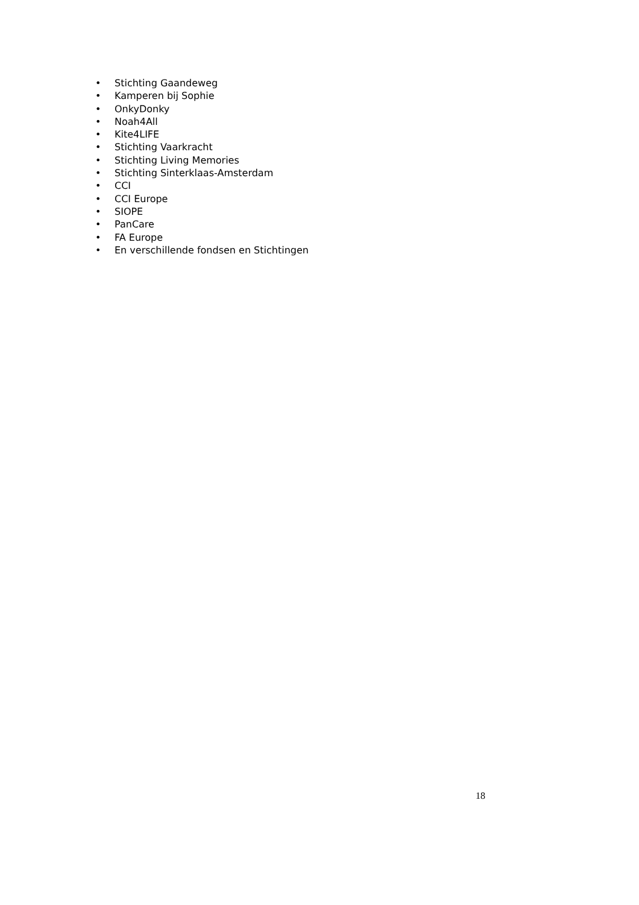• Stichting Gaandeweg
• Kamperen bij Sophie
• OnkyDonky
• Noah4All
• Kite4LIFE
• Stichting Vaarkracht
• Stichting Living Memories
• Stichting Sinterklaas-Amsterdam
• CCI
• CCI Europe
• SIOPE
• PanCare
• FA Europe
• En verschillende fondsen en Stichtingen
18